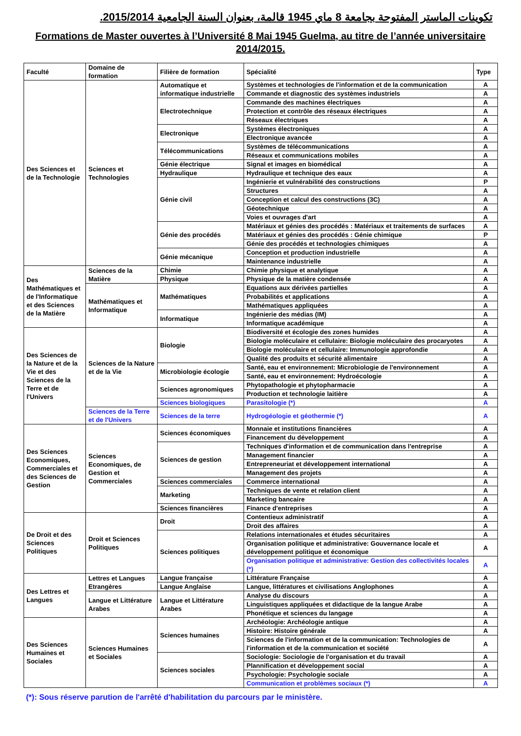تكوينات الماستر المفتوحة بجامعة 8 ماي 1945 قالمة، بعنوان السنة الجامعية 2015/2014.
Formations de Master ouvertes à l’Université 8 Mai 1945 Guelma, au titre de l’année universitaire 2014/2015.
| Faculté | Domaine de formation | Filière de formation | Spécialité | Type |
| --- | --- | --- | --- | --- |
| Des Sciences et de la Technologie | Sciences et Technologies | Automatique et informatique industrielle | Systèmes et technologies de l'information et de la communication | A |
| | | | Commande et diagnostic des systèmes industriels | A |
| | | Electrotechnique | Commande des machines électriques | A |
| | | | Protection et contrôle des réseaux électriques | A |
| | | | Réseaux électriques | A |
| | | Electronique | Systèmes électroniques | A |
| | | | Electronique avancée | A |
| | | Télécommunications | Systèmes de télécommunications | A |
| | | | Réseaux et communications mobiles | A |
| | | Génie électrique | Signal et images en biomédical | A |
| | | Hydraulique | Hydraulique et technique des eaux | A |
| | | Génie civil | Ingénierie et vulnérabilité des constructions | P |
| | | | Structures | A |
| | | | Conception et calcul des constructions (3C) | A |
| | | | Géotechnique | A |
| | | | Voies et ouvrages d'art | A |
| | | Génie des procédés | Matériaux et génies des procédés : Matériaux et traitements de surfaces | A |
| | | | Matériaux et génies des procédés : Génie chimique | P |
| | | | Génie des procédés et technologies chimiques | A |
| | | Génie mécanique | Conception et production industrielle | A |
| | | | Maintenance industrielle | A |
| Des Mathématiques et de l'Informatique et des Sciences de la Matière | Sciences de la Matière | Chimie | Chimie physique et analytique | A |
| | | Physique | Physique de la matière condensée | A |
| | Mathématiques et Informatique | Mathématiques | Equations aux dérivées partielles | A |
| | | | Probabilités et applications | A |
| | | | Mathématiques appliquées | A |
| | | Informatique | Ingénierie des médias (IM) | A |
| | | | Informatique académique | A |
| Des Sciences de la Nature et de la Vie et des Sciences de la Terre et de l'Univers | Sciences de la Nature et de la Vie | Biologie | Biodiversité et écologie des zones humides | A |
| | | | Biologie moléculaire et cellulaire: Biologie moléculaire des procaryotes | A |
| | | | Biologie moléculaire et cellulaire: Immunologie approfondie | A |
| | | | Qualité des produits et sécurité alimentaire | A |
| | | Microbiologie écologie | Santé, eau et environnement: Microbiologie de l'environnement | A |
| | | | Santé, eau et environnement: Hydroécologie | A |
| | | Sciences agronomiques | Phytopathologie et phytopharmacie | A |
| | | | Production et technologie laitière | A |
| | | Sciences biologiques | Parasitologie (*) | A |
| | Sciences de la Terre et de l'Univers | Sciences de la terre | Hydrogéologie et géothermie (*) | A |
| Des Sciences Economiques, Commerciales et des Sciences de Gestion | Sciences Economiques, de Gestion et Commerciales | Sciences économiques | Monnaie et institutions financières | A |
| | | | Financement du développement | A |
| | | Sciences de gestion | Techniques d'information et de communication dans l'entreprise | A |
| | | | Management financier | A |
| | | | Entrepreneuriat et développement international | A |
| | | | Management des projets | A |
| | | Sciences commerciales | Commerce international | A |
| | | Marketing | Techniques de vente et relation client | A |
| | | | Marketing bancaire | A |
| | | Sciences financières | Finance d'entreprises | A |
| De Droit et des Sciences Politiques | Droit et Sciences Politiques | Droit | Contentieux administratif | A |
| | | | Droit des affaires | A |
| | | Sciences politiques | Relations internationales et études sécuritaires | A |
| | | | Organisation politique et administrative: Gouvernance locale et développement politique et économique | A |
| | | | Organisation politique et administrative: Gestion des collectivités locales (*) | A |
| Des Lettres et Langues | Lettres et Langues Etrangères | Langue française | Littérature Française | A |
| | | Langue Anglaise | Langue, littératures et civilisations Anglophones | A |
| | Langue et Littérature Arabes | Langue et Littérature Arabes | Analyse du discours | A |
| | | | Linguistiques appliquées et didactique de la langue Arabe | A |
| | | | Phonétique et sciences du langage | A |
| Des Sciences Humaines et Sociales | Sciences Humaines et Sociales | Sciences humaines | Archéologie: Archéologie antique | A |
| | | | Histoire: Histoire générale | A |
| | | | Sciences de l'information et de la communication: Technologies de l'information et de la communication et société | A |
| | | Sciences sociales | Sociologie: Sociologie de l'organisation et du travail | A |
| | | | Plannification et développement social | A |
| | | | Psychologie: Psychologie sociale | A |
| | | | Communication et problèmes sociaux (*) | A |
(*): Sous réserve parution de l'arrêté d'habilitation du parcours par le ministère.